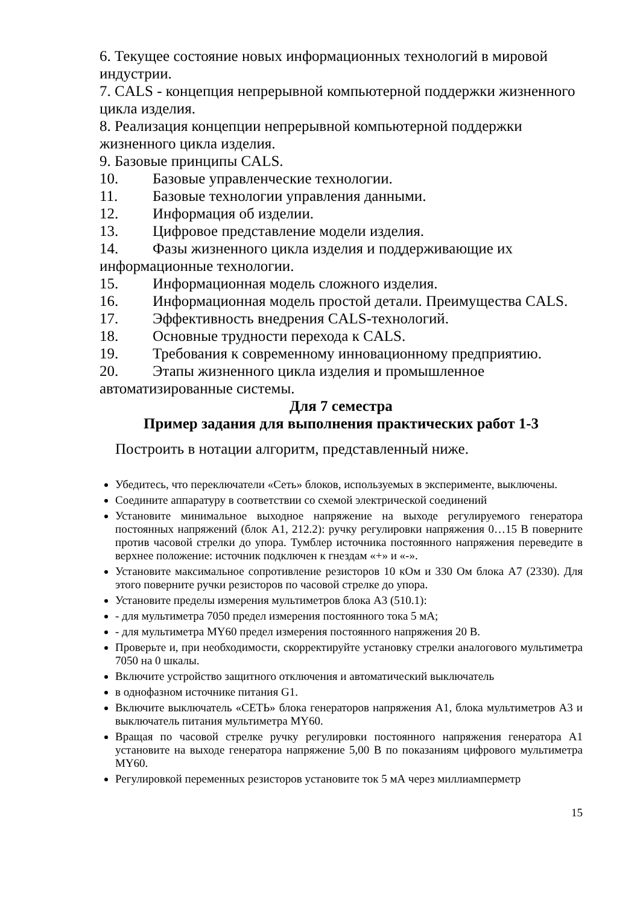6. Текущее состояние новых информационных технологий в мировой индустрии.
7. CALS - концепция непрерывной компьютерной поддержки жизненного цикла изделия.
8. Реализация концепции непрерывной компьютерной поддержки жизненного цикла изделия.
9. Базовые принципы CALS.
10. Базовые управленческие технологии.
11. Базовые технологии управления данными.
12. Информация об изделии.
13. Цифровое представление модели изделия.
14. Фазы жизненного цикла изделия и поддерживающие их информационные технологии.
15. Информационная модель сложного изделия.
16. Информационная модель простой детали. Преимущества CALS.
17. Эффективность внедрения CALS-технологий.
18. Основные трудности перехода к CALS.
19. Требования к современному инновационному предприятию.
20. Этапы жизненного цикла изделия и промышленное автоматизированные системы.
Для 7 семестра
Пример задания для выполнения практических работ 1-3
Построить в нотации алгоритм, представленный ниже.
Убедитесь, что переключатели «Сеть» блоков, используемых в эксперименте, выключены.
Соедините аппаратуру в соответствии со схемой электрической соединений
Установите минимальное выходное напряжение на выходе регулируемого генератора постоянных напряжений (блок А1, 212.2): ручку регулировки напряжения 0…15 В поверните против часовой стрелки до упора. Тумблер источника постоянного напряжения переведите в верхнее положение: источник подключен к гнездам «+» и «-».
Установите максимальное сопротивление резисторов 10 кОм и 330 Ом блока А7 (2330). Для этого поверните ручки резисторов по часовой стрелке до упора.
Установите пределы измерения мультиметров блока А3 (510.1):
- для мультиметра 7050 предел измерения постоянного тока 5 мА;
- для мультиметра MY60 предел измерения постоянного напряжения 20 В.
Проверьте и, при необходимости, скорректируйте установку стрелки аналогового мультиметра 7050 на 0 шкалы.
Включите устройство защитного отключения и автоматический выключатель
в однофазном источнике питания G1.
Включите выключатель «СЕТЬ» блока генераторов напряжения А1, блока мультиметров А3 и выключатель питания мультиметра MY60.
Вращая по часовой стрелке ручку регулировки постоянного напряжения генератора А1 установите на выходе генератора напряжение 5,00 В по показаниям цифрового мультиметра MY60.
Регулировкой переменных резисторов установите ток 5 мА через миллиамперметр
15